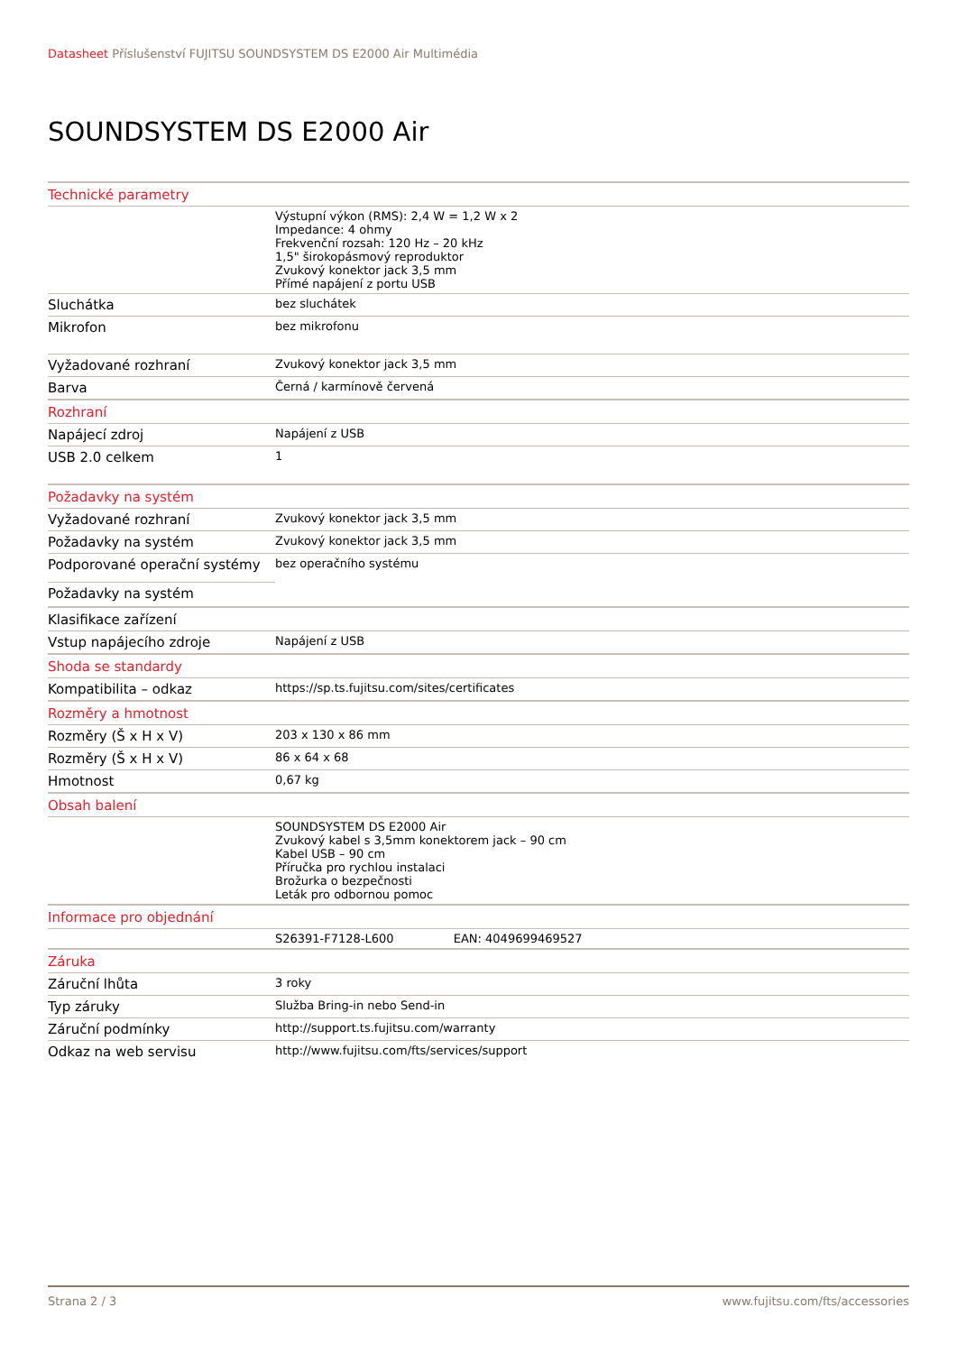Datasheet Příslušenství FUJITSU SOUNDSYSTEM DS E2000 Air Multimédia
SOUNDSYSTEM DS E2000 Air
| Technické parametry | |
| | Výstupní výkon (RMS): 2,4 W = 1,2 W x 2 Impedance: 4 ohmy Frekvenční rozsah: 120 Hz – 20 kHz 1,5" širokopásmový reproduktor Zvukový konektor jack 3,5 mm Přímé napájení z portu USB |
| Sluchátka | bez sluchátek |
| Mikrofon | bez mikrofonu |
| Vyžadované rozhraní | Zvukový konektor jack 3,5 mm |
| Barva | Černá / karmínově červená |
| Rozhraní | |
| Napájecí zdroj | Napájení z USB |
| USB 2.0 celkem | 1 |
| Požadavky na systém | |
| Vyžadované rozhraní | Zvukový konektor jack 3,5 mm |
| Požadavky na systém | Zvukový konektor jack 3,5 mm |
| Podporované operační systémy | bez operačního systému |
| Požadavky na systém | |
| Klasifikace zařízení | |
| Vstup napájecího zdroje | Napájení z USB |
| Shoda se standardy | |
| Kompatibilita – odkaz | https://sp.ts.fujitsu.com/sites/certificates |
| Rozměry a hmotnost | |
| Rozměry (Š x H x V) | 203 x 130 x 86 mm |
| Rozměry (Š x H x V) | 86 x 64 x 68 |
| Hmotnost | 0,67 kg |
| Obsah balení | |
| | SOUNDSYSTEM DS E2000 Air Zvukový kabel s 3,5mm konektorem jack – 90 cm Kabel USB – 90 cm Příručka pro rychlou instalaci Brožurka o bezpečnosti Leták pro odbornou pomoc |
| Informace pro objednání | |
| | S26391-F7128-L600 EAN: 4049699469527 |
| Záruka | |
| Záruční lhůta | 3 roky |
| Typ záruky | Služba Bring-in nebo Send-in |
| Záruční podmínky | http://support.ts.fujitsu.com/warranty |
| Odkaz na web servisu | http://www.fujitsu.com/fts/services/support |
Strana 2 / 3 www.fujitsu.com/fts/accessories